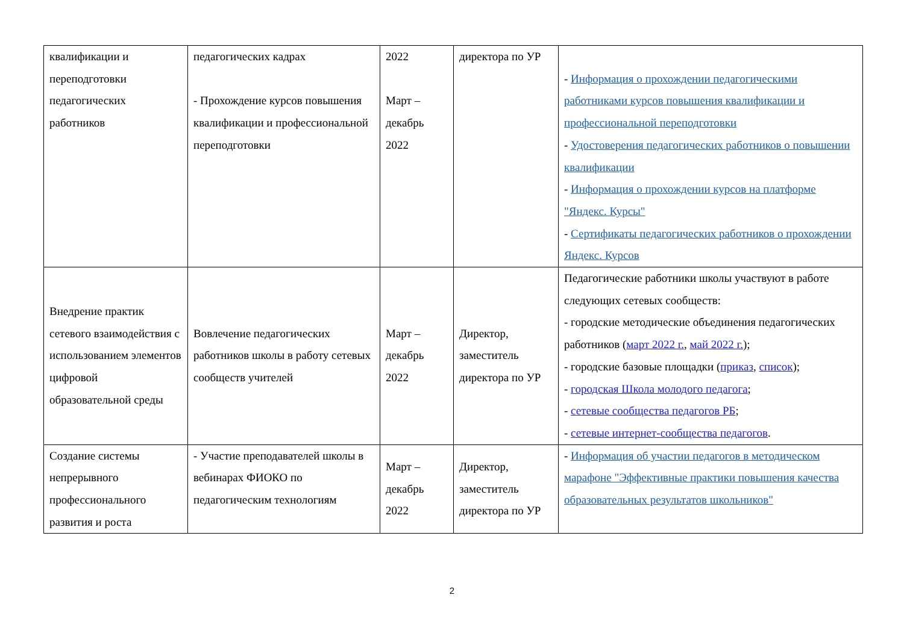| квалификации и переподготовки педагогических работников | педагогических кадрах - Прохождение курсов повышения квалификации и профессиональной переподготовки | 2022 Март – декабрь 2022 | директора по УР | - Информация о прохождении педагогическими работниками курсов повышения квалификации и профессиональной переподготовки - Удостоверения педагогических работников о повышении квалификации - Информация о прохождении курсов на платформе "Яндекс. Курсы" - Сертификаты педагогических работников о прохождении Яндекс. Курсов |
| Внедрение практик сетевого взаимодействия с использованием элементов цифровой образовательной среды | Вовлечение педагогических работников школы в работу сетевых сообществ учителей | Март – декабрь 2022 | Директор, заместитель директора по УР | Педагогические работники школы участвуют в работе следующих сетевых сообществ: - городские методические объединения педагогических работников ( март 2022 г. , май 2022 г. ); - городские базовые площадки ( приказ , список ); - городская Школа молодого педагога ; - сетевые сообщества педагогов РБ ; - сетевые интернет-сообщества педагогов . |
| Создание системы непрерывного профессионального развития и роста | - Участие преподавателей школы в вебинарах ФИОКО по педагогическим технологиям | Март – декабрь 2022 | Директор, заместитель директора по УР | - Информация об участии педагогов в методическом марафоне "Эффективные практики повышения качества образовательных результатов школьников" |
2